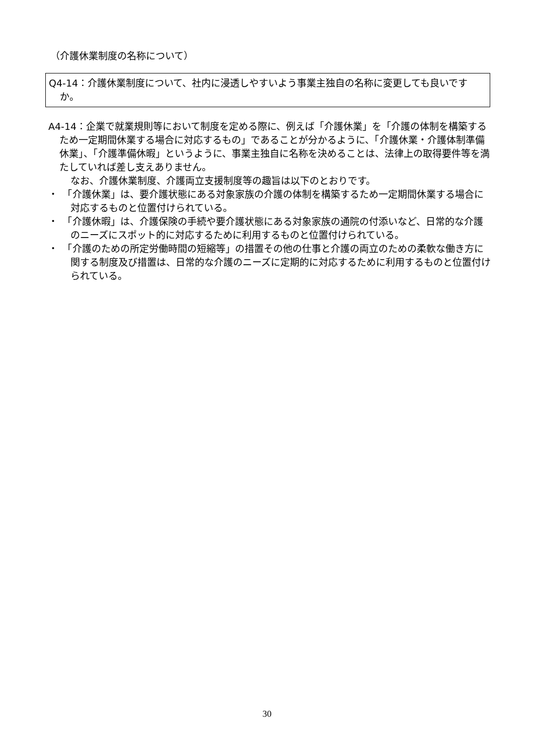（介護休業制度の名称について）
Q4-14：介護休業制度について、社内に浸透しやすいよう事業主独自の名称に変更しても良いですか。
A4-14：企業で就業規則等において制度を定める際に、例えば「介護休業」を「介護の体制を構築するため一定期間休業する場合に対応するもの」であることが分かるように、「介護休業・介護体制準備休業」、「介護準備休暇」というように、事業主独自に名称を決めることは、法律上の取得要件等を満たしていれば差し支えありません。
なお、介護休業制度、介護両立支援制度等の趣旨は以下のとおりです。
・　「介護休業」は、要介護状態にある対象家族の介護の体制を構築するため一定期間休業する場合に対応するものと位置付けられている。
・　「介護休暇」は、介護保険の手続や要介護状態にある対象家族の通院の付添いなど、日常的な介護のニーズにスポット的に対応するために利用するものと位置付けられている。
・　「介護のための所定労働時間の短縮等」の措置その他の仕事と介護の両立のための柔軟な働き方に関する制度及び措置は、日常的な介護のニーズに定期的に対応するために利用するものと位置付けられている。
30